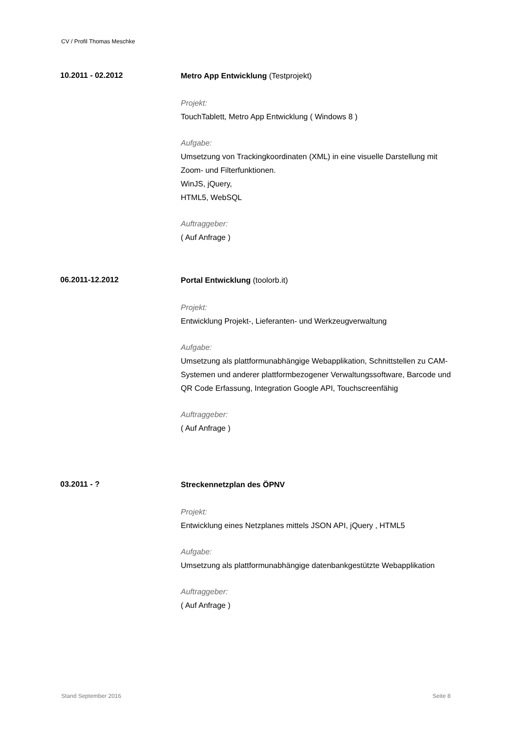CV / Profil Thomas Meschke
10.2011 - 02.2012
Metro App Entwicklung (Testprojekt)
Projekt:
TouchTablett, Metro App Entwicklung ( Windows 8 )
Aufgabe:
Umsetzung von Trackingkoordinaten (XML) in eine visuelle Darstellung mit Zoom- und Filterfunktionen.
WinJS, jQuery,
HTML5, WebSQL
Auftraggeber:
( Auf Anfrage )
06.2011-12.2012
Portal Entwicklung (toolorb.it)
Projekt:
Entwicklung Projekt-, Lieferanten- und Werkzeugverwaltung
Aufgabe:
Umsetzung als plattformunabhängige Webapplikation, Schnittstellen zu CAM-Systemen und anderer plattformbezogener Verwaltungssoftware, Barcode und QR Code Erfassung, Integration Google API, Touchscreenfähig
Auftraggeber:
( Auf Anfrage )
03.2011 - ?
Streckennetzplan des ÖPNV
Projekt:
Entwicklung eines Netzplanes mittels JSON API, jQuery , HTML5
Aufgabe:
Umsetzung als plattformunabhängige datenbankgestützte Webapplikation
Auftraggeber:
( Auf Anfrage )
Stand September 2016 Seite 8